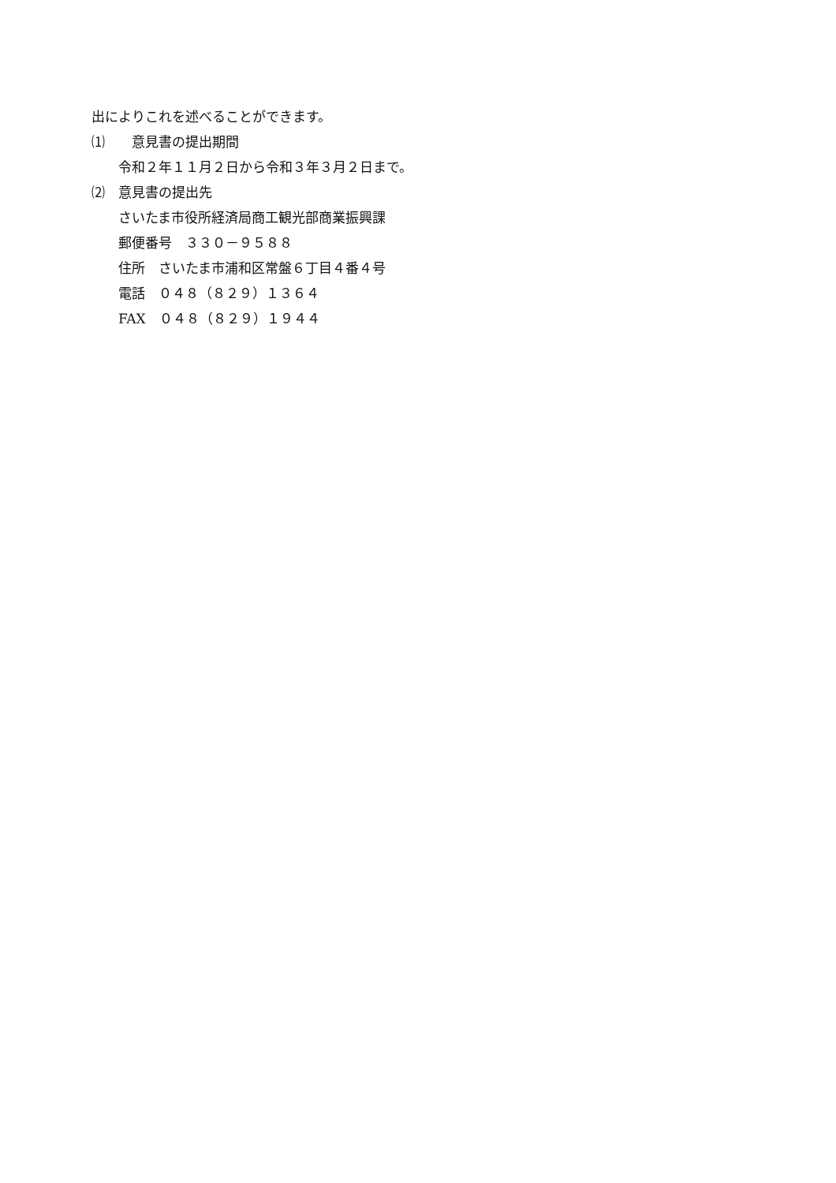出によりこれを述べることができます。
⑴　　意見書の提出期間
　　令和２年１１月２日から令和３年３月２日まで。
⑵　意見書の提出先
　　さいたま市役所経済局商工観光部商業振興課
　　郵便番号　３３０－９５８８
　　住所　さいたま市浦和区常盤６丁目４番４号
　　電話　０４８（８２９）１３６４
　　FAX　０４８（８２９）１９４４